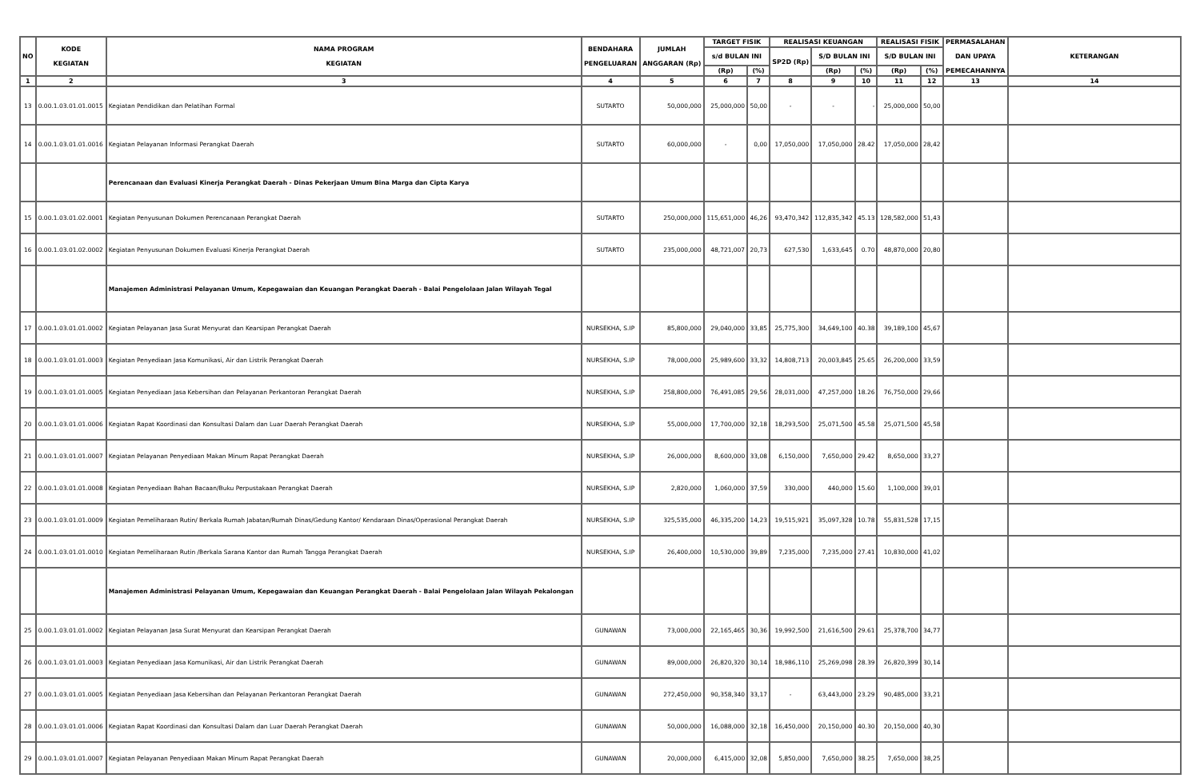| NO | KODE KEGIATAN | NAMA PROGRAM KEGIATAN | BENDAHARA PENGELUARAN | JUMLAH ANGGARAN (Rp) | TARGET FISIK | | REALISASI KEUANGAN | | | REALISASI FISIK | | PERMASALAHAN DAN UPAYA PEMECAHANNYA | KETERANGAN |
| --- | --- | --- | --- | --- | --- | --- | --- | --- | --- | --- | --- | --- | --- |
| | | | | | s/d BULAN INI | | SP2D (Rp) | S/D BULAN INI | | S/D BULAN INI | | | |
| | | | | | (Rp) | (%) | | (Rp) | (%) | (Rp) | (%) | | |
| 1 | 2 | 3 | 4 | 5 | 6 | 7 | 8 | 9 | 10 | 11 | 12 | 13 | 14 |
| 13 | 0.00.1.03.01.01.0015 | Kegiatan Pendidikan dan Pelatihan Formal | SUTARTO | 50,000,000 | 25,000,000 | 50,00 | - | - | - | 25,000,000 | 50,00 | | |
| 14 | 0.00.1.03.01.01.0016 | Kegiatan Pelayanan Informasi Perangkat Daerah | SUTARTO | 60,000,000 | - | 0,00 | 17,050,000 | 17,050,000 | 28.42 | 17,050,000 | 28,42 | | |
| | | Perencanaan dan Evaluasi Kinerja Perangkat Daerah - Dinas Pekerjaan Umum Bina Marga dan Cipta Karya | | | | | | | | | | | |
| 15 | 0.00.1.03.01.02.0001 | Kegiatan Penyusunan Dokumen Perencanaan Perangkat Daerah | SUTARTO | 250,000,000 | 115,651,000 | 46,26 | 93,470,342 | 112,835,342 | 45.13 | 128,582,000 | 51,43 | | |
| 16 | 0.00.1.03.01.02.0002 | Kegiatan Penyusunan Dokumen Evaluasi Kinerja Perangkat Daerah | SUTARTO | 235,000,000 | 48,721,007 | 20,73 | 627,530 | 1,633,645 | 0.70 | 48,870,000 | 20,80 | | |
| | | Manajemen Administrasi Pelayanan Umum, Kepegawaian dan Keuangan Perangkat Daerah - Balai Pengelolaan Jalan Wilayah Tegal | | | | | | | | | | | |
| 17 | 0.00.1.03.01.01.0002 | Kegiatan Pelayanan Jasa Surat Menyurat dan Kearsipan Perangkat Daerah | NURSEKHA, S.IP | 85,800,000 | 29,040,000 | 33,85 | 25,775,300 | 34,649,100 | 40.38 | 39,189,100 | 45,67 | | |
| 18 | 0.00.1.03.01.01.0003 | Kegiatan Penyediaan Jasa Komunikasi, Air dan Listrik Perangkat Daerah | NURSEKHA, S.IP | 78,000,000 | 25,989,600 | 33,32 | 14,808,713 | 20,003,845 | 25.65 | 26,200,000 | 33,59 | | |
| 19 | 0.00.1.03.01.01.0005 | Kegiatan Penyediaan Jasa Kebersihan dan Pelayanan Perkantoran Perangkat Daerah | NURSEKHA, S.IP | 258,800,000 | 76,491,085 | 29,56 | 28,031,000 | 47,257,000 | 18.26 | 76,750,000 | 29,66 | | |
| 20 | 0.00.1.03.01.01.0006 | Kegiatan Rapat Koordinasi dan Konsultasi Dalam dan Luar Daerah Perangkat Daerah | NURSEKHA, S.IP | 55,000,000 | 17,700,000 | 32,18 | 18,293,500 | 25,071,500 | 45.58 | 25,071,500 | 45,58 | | |
| 21 | 0.00.1.03.01.01.0007 | Kegiatan Pelayanan Penyediaan Makan Minum Rapat Perangkat Daerah | NURSEKHA, S.IP | 26,000,000 | 8,600,000 | 33,08 | 6,150,000 | 7,650,000 | 29.42 | 8,650,000 | 33,27 | | |
| 22 | 0.00.1.03.01.01.0008 | Kegiatan Penyediaan Bahan Bacaan/Buku Perpustakaan Perangkat Daerah | NURSEKHA, S.IP | 2,820,000 | 1,060,000 | 37,59 | 330,000 | 440,000 | 15.60 | 1,100,000 | 39,01 | | |
| 23 | 0.00.1.03.01.01.0009 | Kegiatan Pemeliharaan Rutin/ Berkala Rumah Jabatan/Rumah Dinas/Gedung Kantor/ Kendaraan Dinas/Operasional Perangkat Daerah | NURSEKHA, S.IP | 325,535,000 | 46,335,200 | 14,23 | 19,515,921 | 35,097,328 | 10.78 | 55,831,528 | 17,15 | | |
| 24 | 0.00.1.03.01.01.0010 | Kegiatan Pemeliharaan Rutin /Berkala Sarana Kantor dan Rumah Tangga Perangkat Daerah | NURSEKHA, S.IP | 26,400,000 | 10,530,000 | 39,89 | 7,235,000 | 7,235,000 | 27.41 | 10,830,000 | 41,02 | | |
| | | Manajemen Administrasi Pelayanan Umum, Kepegawaian dan Keuangan Perangkat Daerah - Balai Pengelolaan Jalan Wilayah Pekalongan | | | | | | | | | | | |
| 25 | 0.00.1.03.01.01.0002 | Kegiatan Pelayanan Jasa Surat Menyurat dan Kearsipan Perangkat Daerah | GUNAWAN | 73,000,000 | 22,165,465 | 30,36 | 19,992,500 | 21,616,500 | 29.61 | 25,378,700 | 34,77 | | |
| 26 | 0.00.1.03.01.01.0003 | Kegiatan Penyediaan Jasa Komunikasi, Air dan Listrik Perangkat Daerah | GUNAWAN | 89,000,000 | 26,820,320 | 30,14 | 18,986,110 | 25,269,098 | 28.39 | 26,820,399 | 30,14 | | |
| 27 | 0.00.1.03.01.01.0005 | Kegiatan Penyediaan Jasa Kebersihan dan Pelayanan Perkantoran Perangkat Daerah | GUNAWAN | 272,450,000 | 90,358,340 | 33,17 | - | 63,443,000 | 23.29 | 90,485,000 | 33,21 | | |
| 28 | 0.00.1.03.01.01.0006 | Kegiatan Rapat Koordinasi dan Konsultasi Dalam dan Luar Daerah Perangkat Daerah | GUNAWAN | 50,000,000 | 16,088,000 | 32,18 | 16,450,000 | 20,150,000 | 40.30 | 20,150,000 | 40,30 | | |
| 29 | 0.00.1.03.01.01.0007 | Kegiatan Pelayanan Penyediaan Makan Minum Rapat Perangkat Daerah | GUNAWAN | 20,000,000 | 6,415,000 | 32,08 | 5,850,000 | 7,650,000 | 38.25 | 7,650,000 | 38,25 | | |